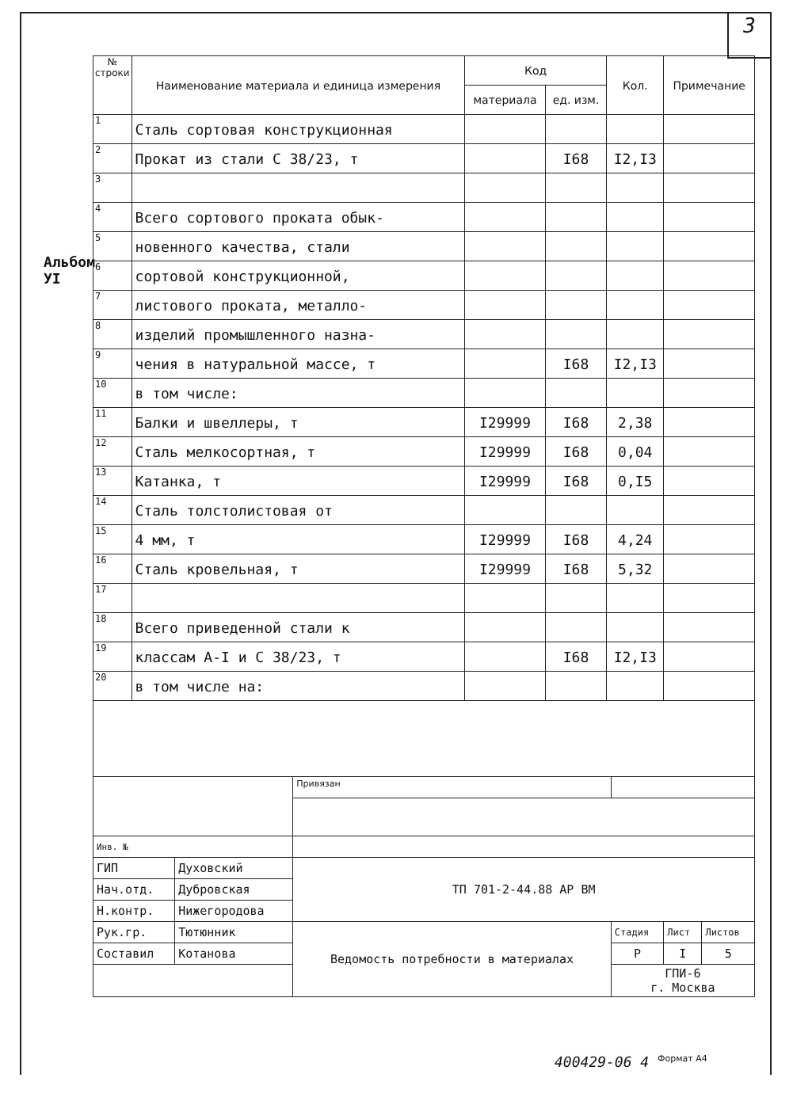3
Альбом УI
| № строки | Наименование материала и единица измерения | Код | | Кол. | Примечание |
| --- | --- | --- | --- | --- | --- |
| | | материала | ед. изм. | | |
| 1 | Сталь сортовая конструкционная | | | | |
| 2 | Прокат из стали С 38/23, т | | I68 | I2,I3 | |
| 3 | | | | | |
| 4 | Всего сортового проката обык- | | | | |
| 5 | новенного качества, стали | | | | |
| 6 | сортовой конструкционной, | | | | |
| 7 | листового проката, металло- | | | | |
| 8 | изделий промышленного назна- | | | | |
| 9 | чения в натуральной массе, т | | I68 | I2,I3 | |
| 10 | в том числе: | | | | |
| 11 | Балки и швеллеры, т | I29999 | I68 | 2,38 | |
| 12 | Сталь мелкосортная, т | I29999 | I68 | 0,04 | |
| 13 | Катанка, т | I29999 | I68 | 0,I5 | |
| 14 | Сталь толстолистовая от | | | | |
| 15 | 4 мм, т | I29999 | I68 | 4,24 | |
| 16 | Сталь кровельная, т | I29999 | I68 | 5,32 | |
| 17 | | | | | |
| 18 | Всего приведенной стали к | | | | |
| 19 | классам А-I и С 38/23, т | | I68 | I2,I3 | |
| 20 | в том числе на: | | | | |
| | | Привязан | | | |
| Инв. № | | | | | |
| ГИП | Духовский | ТП 701-2-44.88 АР ВМ | | | |
| Нач.отд. | Дубровская | | | | |
| Н.контр. | Нижегородова | | | | |
| Рук.гр. | Тютюнник | Ведомость потребности в материалах | Стадия | Лист | Листов |
| Составил | Котанова | | Р | I | 5 |
| | | | ГПИ-6 г. Москва | | |
400429-06 4 <sup>Формат А4</sup>